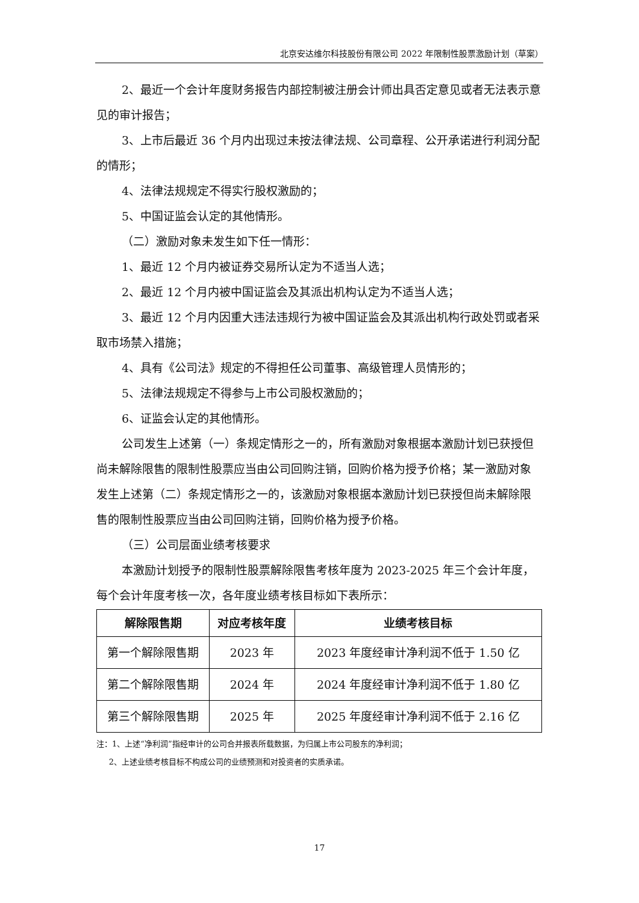北京安达维尔科技股份有限公司 2022 年限制性股票激励计划（草案）
2、最近一个会计年度财务报告内部控制被注册会计师出具否定意见或者无法表示意见的审计报告；
3、上市后最近 36 个月内出现过未按法律法规、公司章程、公开承诺进行利润分配的情形；
4、法律法规规定不得实行股权激励的；
5、中国证监会认定的其他情形。
（二）激励对象未发生如下任一情形：
1、最近 12 个月内被证券交易所认定为不适当人选；
2、最近 12 个月内被中国证监会及其派出机构认定为不适当人选；
3、最近 12 个月内因重大违法违规行为被中国证监会及其派出机构行政处罚或者采取市场禁入措施；
4、具有《公司法》规定的不得担任公司董事、高级管理人员情形的；
5、法律法规规定不得参与上市公司股权激励的；
6、证监会认定的其他情形。
公司发生上述第（一）条规定情形之一的，所有激励对象根据本激励计划已获授但尚未解除限售的限制性股票应当由公司回购注销，回购价格为授予价格；某一激励对象发生上述第（二）条规定情形之一的，该激励对象根据本激励计划已获授但尚未解除限售的限制性股票应当由公司回购注销，回购价格为授予价格。
（三）公司层面业绩考核要求
本激励计划授予的限制性股票解除限售考核年度为 2023-2025 年三个会计年度，每个会计年度考核一次，各年度业绩考核目标如下表所示：
| 解除限售期 | 对应考核年度 | 业绩考核目标 |
| --- | --- | --- |
| 第一个解除限售期 | 2023 年 | 2023 年度经审计净利润不低于 1.50 亿 |
| 第二个解除限售期 | 2024 年 | 2024 年度经审计净利润不低于 1.80 亿 |
| 第三个解除限售期 | 2025 年 | 2025 年度经审计净利润不低于 2.16 亿 |
注：1、上述“净利润”指经审计的公司合并报表所载数据，为归属上市公司股东的净利润；
2、上述业绩考核目标不构成公司的业绩预测和对投资者的实质承诺。
17